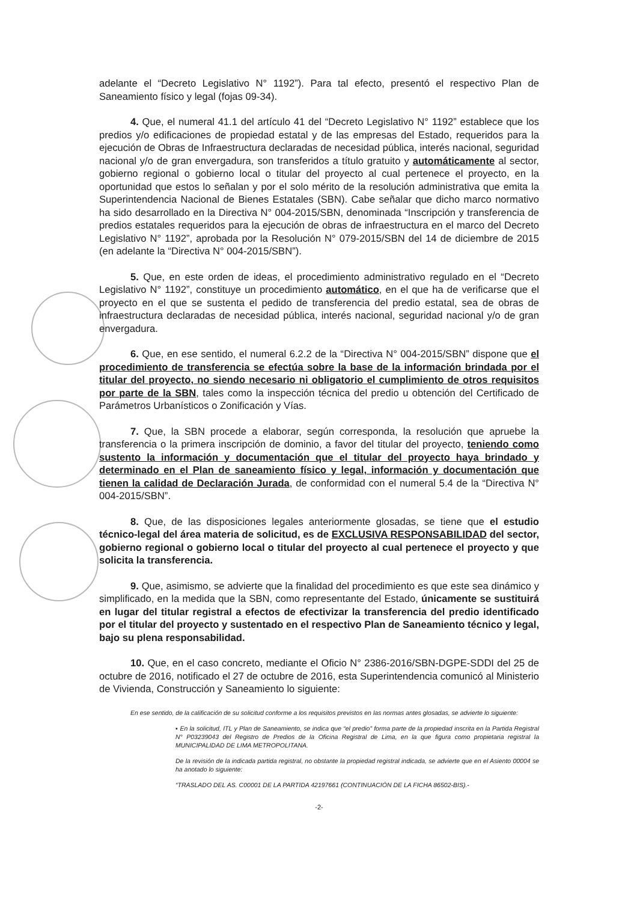adelante el “Decreto Legislativo N° 1192”). Para tal efecto, presentó el respectivo Plan de Saneamiento físico y legal (fojas 09-34).
4. Que, el numeral 41.1 del artículo 41 del “Decreto Legislativo N° 1192” establece que los predios y/o edificaciones de propiedad estatal y de las empresas del Estado, requeridos para la ejecución de Obras de Infraestructura declaradas de necesidad pública, interés nacional, seguridad nacional y/o de gran envergadura, son transferidos a título gratuito y automáticamente al sector, gobierno regional o gobierno local o titular del proyecto al cual pertenece el proyecto, en la oportunidad que estos lo señalan y por el solo mérito de la resolución administrativa que emita la Superintendencia Nacional de Bienes Estatales (SBN). Cabe señalar que dicho marco normativo ha sido desarrollado en la Directiva N° 004-2015/SBN, denominada “Inscripción y transferencia de predios estatales requeridos para la ejecución de obras de infraestructura en el marco del Decreto Legislativo N° 1192”, aprobada por la Resolución N° 079-2015/SBN del 14 de diciembre de 2015 (en adelante la “Directiva N° 004-2015/SBN”).
5. Que, en este orden de ideas, el procedimiento administrativo regulado en el “Decreto Legislativo N° 1192”, constituye un procedimiento automático, en el que ha de verificarse que el proyecto en el que se sustenta el pedido de transferencia del predio estatal, sea de obras de infraestructura declaradas de necesidad pública, interés nacional, seguridad nacional y/o de gran envergadura.
6. Que, en ese sentido, el numeral 6.2.2 de la “Directiva N° 004-2015/SBN” dispone que el procedimiento de transferencia se efectúa sobre la base de la información brindada por el titular del proyecto, no siendo necesario ni obligatorio el cumplimiento de otros requisitos por parte de la SBN, tales como la inspección técnica del predio u obtención del Certificado de Parámetros Urbanísticos o Zonificación y Vías.
7. Que, la SBN procede a elaborar, según corresponda, la resolución que apruebe la transferencia o la primera inscripción de dominio, a favor del titular del proyecto, teniendo como sustento la información y documentación que el titular del proyecto haya brindado y determinado en el Plan de saneamiento físico y legal, información y documentación que tienen la calidad de Declaración Jurada, de conformidad con el numeral 5.4 de la “Directiva N° 004-2015/SBN”.
8. Que, de las disposiciones legales anteriormente glosadas, se tiene que el estudio técnico-legal del área materia de solicitud, es de EXCLUSIVA RESPONSABILIDAD del sector, gobierno regional o gobierno local o titular del proyecto al cual pertenece el proyecto y que solicita la transferencia.
9. Que, asimismo, se advierte que la finalidad del procedimiento es que este sea dinámico y simplificado, en la medida que la SBN, como representante del Estado, únicamente se sustituirá en lugar del titular registral a efectos de efectivizar la transferencia del predio identificado por el titular del proyecto y sustentado en el respectivo Plan de Saneamiento técnico y legal, bajo su plena responsabilidad.
10. Que, en el caso concreto, mediante el Oficio N° 2386-2016/SBN-DGPE-SDDI del 25 de octubre de 2016, notificado el 27 de octubre de 2016, esta Superintendencia comunicó al Ministerio de Vivienda, Construcción y Saneamiento lo siguiente:
En ese sentido, de la calificación de su solicitud conforme a los requisitos previstos en las normas antes glosadas, se advierte lo siguiente:
▪ En la solicitud, ITL y Plan de Saneamiento, se indica que “el predio” forma parte de la propiedad inscrita en la Partida Registral N° P03239043 del Registro de Predios de la Oficina Registral de Lima, en la que figura como propietaria registral la MUNICIPALIDAD DE LIMA METROPOLITANA.
De la revisión de la indicada partida registral, no obstante la propiedad registral indicada, se advierte que en el Asiento 00004 se ha anotado lo siguiente:
“TRASLADO DEL AS. C00001 DE LA PARTIDA 42197661 (CONTINUACIÓN DE LA FICHA 86502-BIS).-
-2-